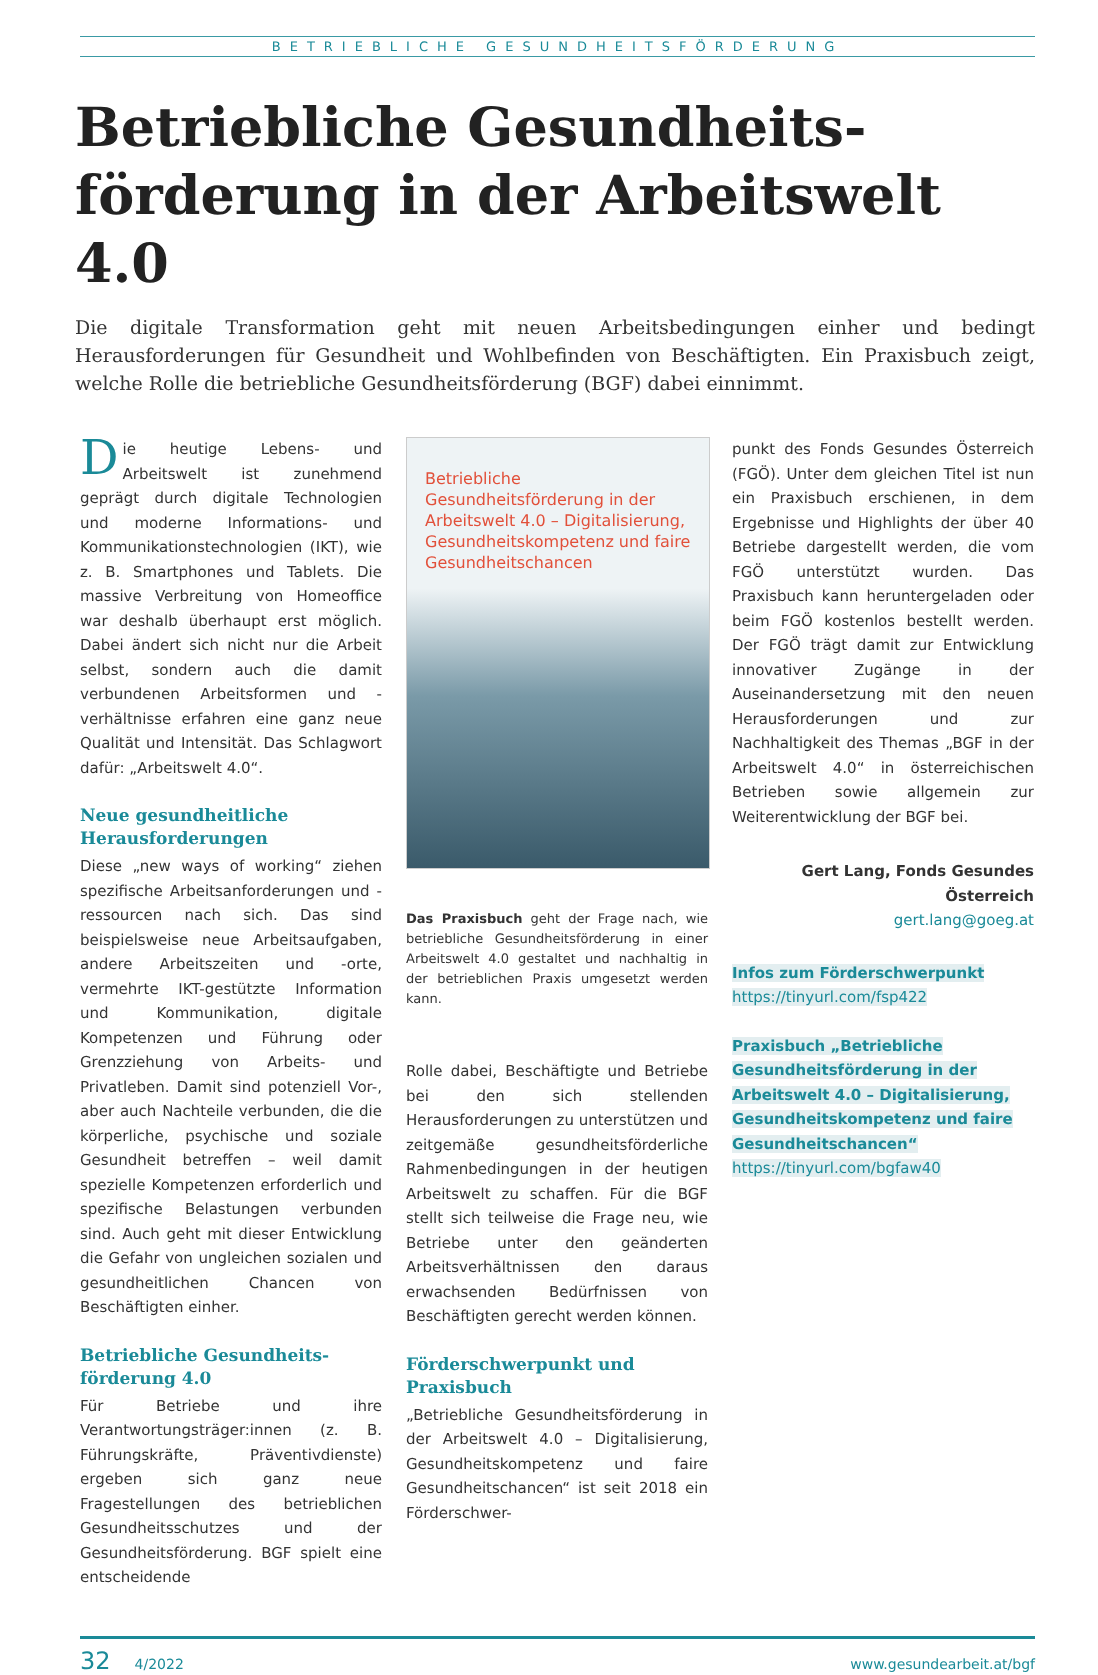BETRIEBLICHE GESUNDHEITSFÖRDERUNG
Betriebliche Gesundheits­förderung in der Arbeitswelt 4.0
Die digitale Transformation geht mit neuen Arbeitsbedingungen einher und bedingt Herausforderungen für Gesundheit und Wohlbefinden von Beschäftigten. Ein Praxisbuch zeigt, welche Rolle die betriebliche Gesundheitsförderung (BGF) dabei einnimmt.
Die heutige Lebens- und Arbeitswelt ist zunehmend geprägt durch digitale Technologien und moderne Informations- und Kommunikationstechnologien (IKT), wie z. B. Smartphones und Tablets. Die massive Verbreitung von Homeoffice war deshalb überhaupt erst möglich. Dabei ändert sich nicht nur die Arbeit selbst, sondern auch die damit verbundenen Arbeitsformen und -verhältnisse erfahren eine ganz neue Qualität und Intensität. Das Schlagwort dafür: „Arbeitswelt 4.0“.
Neue gesundheitliche Herausforderungen
Diese „new ways of working“ ziehen spezifische Arbeitsanforderungen und -ressourcen nach sich. Das sind beispielsweise neue Arbeitsaufgaben, andere Arbeitszeiten und -orte, vermehrte IKT-gestützte Information und Kommunikation, digitale Kompetenzen und Führung oder Grenzziehung von Arbeits- und Privatleben. Damit sind potenziell Vor-, aber auch Nachteile verbunden, die die körperliche, psychische und soziale Gesundheit betreffen – weil damit spezielle Kompetenzen erforderlich und spezifische Belastungen verbunden sind. Auch geht mit dieser Entwicklung die Gefahr von ungleichen sozialen und gesundheitlichen Chancen von Beschäftigten einher.
Betriebliche Gesundheits­förderung 4.0
Für Betriebe und ihre Verantwortungsträger:innen (z. B. Führungskräfte, Präventivdienste) ergeben sich ganz neue Fragestellungen des betrieblichen Gesundheitsschutzes und der Gesundheitsförderung. BGF spielt eine entscheidende
Betriebliche Gesundheitsförderung in der Arbeitswelt 4.0 – Digitalisierung, Gesundheitskompetenz und faire Gesundheitschancen
Das Praxisbuch geht der Frage nach, wie betriebliche Gesundheitsförderung in einer Arbeitswelt 4.0 gestaltet und nachhaltig in der betrieblichen Praxis umgesetzt werden kann.
Rolle dabei, Beschäftigte und Betriebe bei den sich stellenden Herausforderungen zu unterstützen und zeitgemäße gesundheitsförderliche Rahmenbedingungen in der heutigen Arbeitswelt zu schaffen. Für die BGF stellt sich teilweise die Frage neu, wie Betriebe unter den geänderten Arbeitsverhältnissen den daraus erwachsenden Bedürfnissen von Beschäftigten gerecht werden können.
Förderschwerpunkt und Praxisbuch
„Betriebliche Gesundheitsförderung in der Arbeitswelt 4.0 – Digitalisierung, Gesundheitskompetenz und faire Gesundheitschancen“ ist seit 2018 ein Förderschwer-
punkt des Fonds Gesundes Österreich (FGÖ). Unter dem gleichen Titel ist nun ein Praxisbuch erschienen, in dem Ergebnisse und Highlights der über 40 Betriebe dargestellt werden, die vom FGÖ unterstützt wurden. Das Praxisbuch kann heruntergeladen oder beim FGÖ kostenlos bestellt werden. Der FGÖ trägt damit zur Entwicklung innovativer Zugänge in der Auseinandersetzung mit den neuen Herausforderungen und zur Nachhaltigkeit des Themas „BGF in der Arbeitswelt 4.0“ in österreichischen Betrieben sowie allgemein zur Weiterentwicklung der BGF bei.
Gert Lang, Fonds Gesundes Österreich
gert.lang@goeg.at
Infos zum Förderschwerpunkt
https://tinyurl.com/fsp422
Praxisbuch „Betriebliche Gesundheits­förderung in der Arbeitswelt 4.0 – Digitalisierung, Gesundheitskompetenz und faire Gesundheitschancen“
https://tinyurl.com/bgfaw40
32 4/2022 www.gesundearbeit.at/bgf